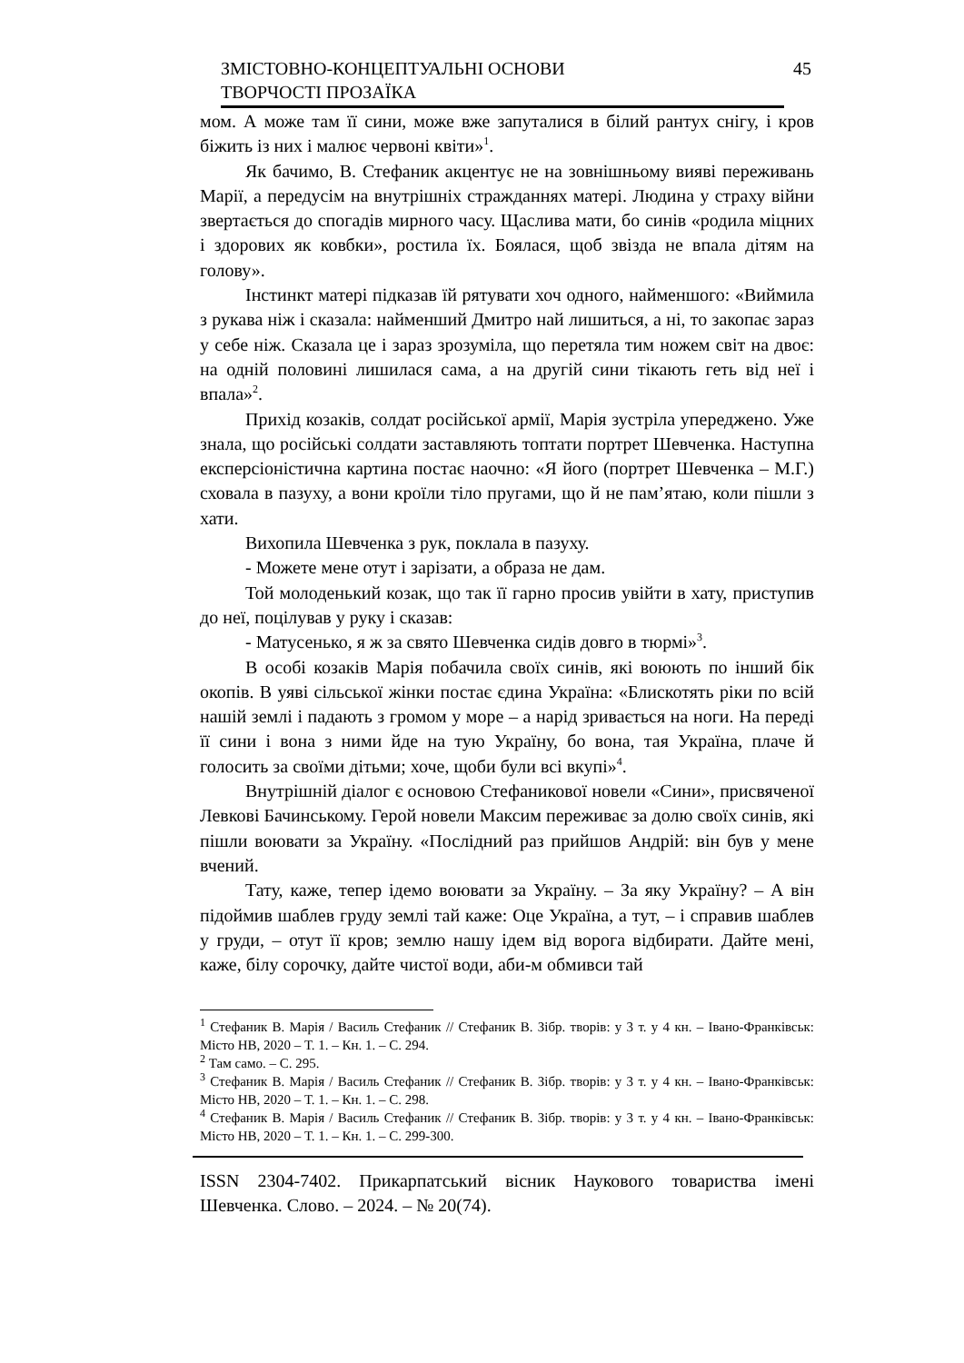ЗМІСТОВНО-КОНЦЕПТУАЛЬНІ ОСНОВИ
ТВОРЧОСТІ ПРОЗАЇКА
45
мом. А може там її сини, може вже запуталися в білий рантух снігу, і кров біжить із них і малює червоні квіти»<sup>1</sup>.
Як бачимо, В. Стефаник акцентує не на зовнішньому вияві переживань Марії, а передусім на внутрішніх стражданнях матері. Людина у страху війни звертається до спогадів мирного часу. Щаслива мати, бо синів «родила міцних і здорових як ковбки», ростила їх. Боялася, щоб звізда не впала дітям на голову».
Інстинкт матері підказав їй рятувати хоч одного, найменшого: «Виймила з рукава ніж і сказала: найменший Дмитро най лишиться, а ні, то закопає зараз у себе ніж. Сказала це і зараз зрозуміла, що перетяла тим ножем світ на двоє: на одній половині лишилася сама, а на другій сини тікають геть від неї і впала»<sup>2</sup>.
Прихід козаків, солдат російської армії, Марія зустріла упереджено. Уже знала, що російські солдати заставляють топтати портрет Шевченка. Наступна експерсіоністична картина постає наочно: «Я його (портрет Шевченка – М.Г.) сховала в пазуху, а вони кроїли тіло пругами, що й не пам’ятаю, коли пішли з хати.
Вихопила Шевченка з рук, поклала в пазуху.
- Можете мене отут і зарізати, а образа не дам.
Той молоденький козак, що так її гарно просив увійти в хату, приступив до неї, поцілував у руку і сказав:
- Матусенько, я ж за свято Шевченка сидів довго в тюрмі»<sup>3</sup>.
В особі козаків Марія побачила своїх синів, які воюють по інший бік окопів. В уяві сільської жінки постає єдина Україна: «Блискотять ріки по всій нашій землі і падають з громом у море – а нарід зривається на ноги. На переді її сини і вона з ними йде на тую Україну, бо вона, тая Україна, плаче й голосить за своїми дітьми; хоче, щоби були всі вкупі»<sup>4</sup>.
Внутрішній діалог є основою Стефаникової новели «Сини», присвяченої Левкові Бачинському. Герой новели Максим переживає за долю своїх синів, які пішли воювати за Україну. «Послідний раз прийшов Андрій: він був у мене вчений.
Тату, каже, тепер ідемо воювати за Україну. – За яку Україну? – А він підоймив шаблев груду землі тай каже: Оце Україна, а тут, – і справив шаблев у груди, – отут її кров; землю нашу ідем від ворога відбирати. Дайте мені, каже, білу сорочку, дайте чистої води, аби-м обмивси тай
<sup>1</sup> Стефаник В. Марія / Василь Стефаник // Стефаник В. Зібр. творів: у 3 т. у 4 кн. – Івано-Франківськ: Місто НВ, 2020 – Т. 1. – Кн. 1. – С. 294.
<sup>2</sup> Там само. – С. 295.
<sup>3</sup> Стефаник В. Марія / Василь Стефаник // Стефаник В. Зібр. творів: у 3 т. у 4 кн. – Івано-Франківськ: Місто НВ, 2020 – Т. 1. – Кн. 1. – С. 298.
<sup>4</sup> Стефаник В. Марія / Василь Стефаник // Стефаник В. Зібр. творів: у 3 т. у 4 кн. – Івано-Франківськ: Місто НВ, 2020 – Т. 1. – Кн. 1. – С. 299-300.
ISSN 2304-7402. Прикарпатський вісник Наукового товариства імені Шевченка. Слово. – 2024. – № 20(74).